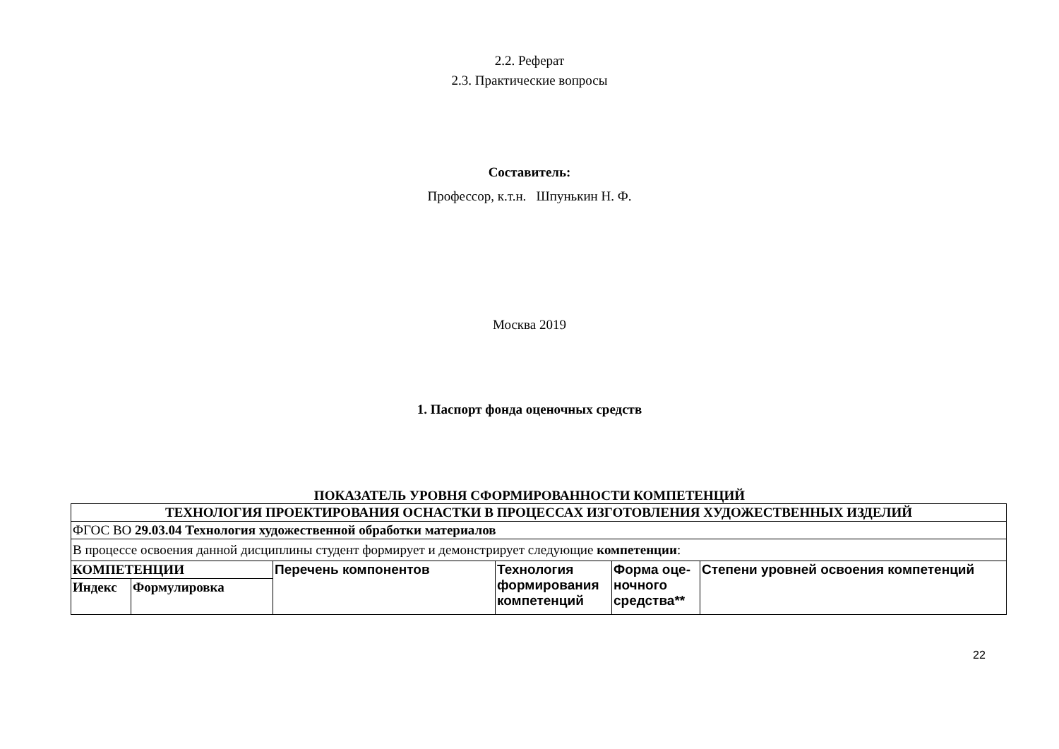2.2. Реферат
2.3. Практические вопросы
Составитель:
Профессор, к.т.н. Шпунькин Н. Ф.
Москва 2019
1. Паспорт фонда оценочных средств
ПОКАЗАТЕЛЬ УРОВНЯ СФОРМИРОВАННОСТИ КОМПЕТЕНЦИЙ
| ТЕХНОЛОГИЯ ПРОЕКТИРОВАНИЯ ОСНАСТКИ В ПРОЦЕССАХ ИЗГОТОВЛЕНИЯ ХУДОЖЕСТВЕННЫХ ИЗДЕЛИЙ | | | | | |
| ФГОС ВО 29.03.04 Технология художественной обработки материалов | | | | | |
| В процессе освоения данной дисциплины студент формирует и демонстрирует следующие компетенции : | | | | | |
| КОМПЕТЕНЦИИ | | Перечень компонентов | Технология формирования компетенций | Форма оце-ночного средства** | Степени уровней освоения компетенций |
| Индекс | Формулировка | | | | |
22